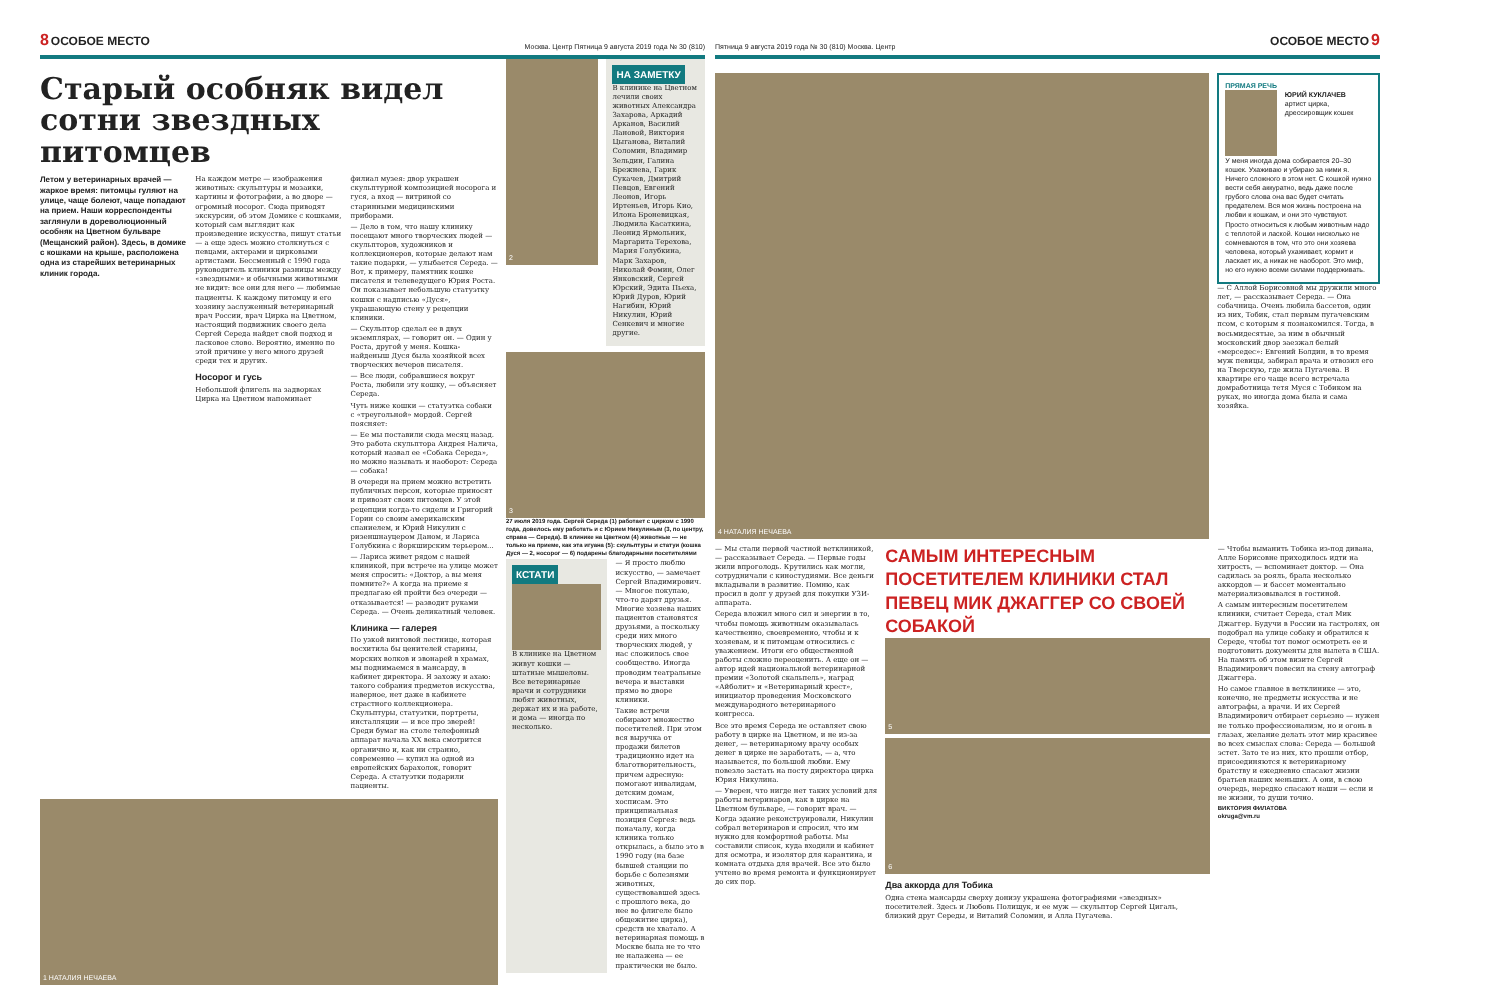8 ОСОБОЕ МЕСТО Москва. Центр Пятница 9 августа 2019 года № 30 (810)
Старый особняк видел сотни звездных питомцев
Летом у ветеринарных врачей — жаркое время: питомцы гуляют на улице, чаще болеют, чаще попадают на прием. Наши корреспонденты заглянули в дореволюционный особняк на Цветном бульваре (Мещанский район). Здесь, в домике с кошками на крыше, расположена одна из старейших ветеринарных клиник города.
На каждом метре — изображения животных: скульптуры и мозаики, картины и фотографии, а во дворе — огромный носорог. Сюда приводят экскурсии, об этом Домике с кошками, который сам выглядит как произведение искусства, пишут статьи — а еще здесь можно столкнуться с певцами, актерами и цирковыми артистами. Бессменный с 1990 года руководитель клиники разницы между «звездными» и обычными животными не видит: все они для него — любимые пациенты. К каждому питомцу и его хозяину заслуженный ветеринарный врач России, врач Цирка на Цветном, настоящий подвижник своего дела Сергей Середа найдет свой подход и ласковое слово. Вероятно, именно по этой причине у него много друзей среди тех и других.
Носорог и гусь
Небольшой флигель на задворках Цирка на Цветном напоминает
филиал музея: двор украшен скульптурной композицией носорога и гуся, а вход — витриной со старинными медицинскими приборами.
— Дело в том, что нашу клинику посещают много творческих людей — скульпторов, художников и коллекционеров, которые делают нам такие подарки, — улыбается Середа. — Вот, к примеру, памятник кошке писателя и телеведущего Юрия Роста. Он показывает небольшую статуэтку кошки с надписью «Дуся», украшающую стену у рецепции клиники.
— Скульптор сделал ее в двух экземплярах, — говорит он. — Один у Роста, другой у меня. Кошка-найденыш Дуся была хозяйкой всех творческих вечеров писателя.
— Все люди, собравшиеся вокруг Роста, любили эту кошку, — объясняет Середа.
Чуть ниже кошки — статуэтка собаки с «треугольной» мордой. Сергей поясняет:
— Ее мы поставили сюда месяц назад. Это работа скульптора Андрея Налича, который назвал ее «Собака Середа», но можно называть и наоборот: Середа — собака!
В очереди на прием можно встретить публичных персон, которые приносят и привозят своих питомцев. У этой рецепции когда-то сидели и Григорий Горин со своим американским спаниелем, и Юрий Никулин с ризеншнауцером Даном, и Лариса Голубкина с йоркширским терьером...
— Лариса живет рядом с нашей клиникой, при встрече на улице может меня спросить: «Доктор, а вы меня помните?» А когда на приеме я предлагаю ей пройти без очереди — отказывается! — разводит руками Середа. — Очень деликатный человек.
Клиника — галерея
По узкой винтовой лестнице, которая восхитила бы ценителей старины, морских волков и звонарей в храмах, мы поднимаемся в мансарду, в кабинет директора. Я захожу и ахаю: такого собрания предметов искусства, наверное, нет даже в кабинете страстного коллекционера. Скульптуры, статуэтки, портреты, инсталляции — и все про зверей! Среди бумаг на столе телефонный аппарат начала XX века смотрится органично и, как ни странно, современно — купил на одной из европейских барахолок, говорит Середа. А статуэтки подарили пациенты.
1 НАТАЛИЯ НЕЧАЕВА
2
НА ЗАМЕТКУ
В клинике на Цветном лечили своих животных Александра Захарова, Аркадий Арканов, Василий Лановой, Виктория Цыганова, Виталий Соломин, Владимир Зельдин, Галина Брежнева, Гарик Сукачев, Дмитрий Певцов, Евгений Леонов, Игорь Иртеньев, Игорь Кио, Илона Броневицкая, Людмила Касаткина, Леонид Ярмольник, Маргарита Терехова, Мария Голубкина, Марк Захаров, Николай Фомин, Олег Янковский, Сергей Юрский, Эдита Пьеха, Юрий Дуров, Юрий Нагибин, Юрий Никулин, Юрий Сенкевич и многие другие.
3
27 июля 2019 года. Сергей Середа (1) работает с цирком с 1990 года, довелось ему работать и с Юрием Никулиным (3, по центру, справа — Середа). В клинике на Цветном (4) животные — не только на приеме, как эта игуана (5): скульптуры и статуи (кошка Дуся — 2, носорог — 6) подарены благодарными посетителями
КСТАТИ
В клинике на Цветном живут кошки — штатные мышеловы. Все ветеринарные врачи и сотрудники любят животных, держат их и на работе, и дома — иногда по несколько.
— Я просто люблю искусство, — замечает Сергей Владимирович. — Многое покупаю, что-то дарят друзья. Многие хозяева наших пациентов становятся друзьями, а поскольку среди них много творческих людей, у нас сложилось свое сообщество. Иногда проводим театральные вечера и выставки прямо во дворе клиники.
Такие встречи собирают множество посетителей. При этом вся выручка от продажи билетов традиционно идет на благотворительность, причем адресную: помогают инвалидам, детским домам, хосписам. Это принципиальная позиция Сергея: ведь поначалу, когда клиника только открылась, а было это в 1990 году (на базе бывшей станции по борьбе с болезнями животных, существовавшей здесь с прошлого века, до нее во флигеле было общежитие цирка), средств не хватало. А ветеринарная помощь в Москве была не то что не налажена — ее практически не было.
Пятница 9 августа 2019 года № 30 (810) Москва. Центр ОСОБОЕ МЕСТО 9
4 НАТАЛИЯ НЕЧАЕВА
ПРЯМАЯ РЕЧЬ
ЮРИЙ КУКЛАЧЕВ
артист цирка, дрессировщик кошек
У меня иногда дома собирается 20–30 кошек. Ухаживаю и убираю за ними я. Ничего сложного в этом нет. С кошкой нужно вести себя аккуратно, ведь даже после грубого слова она вас будет считать предателем. Вся моя жизнь построена на любви к кошкам, и они это чувствуют. Просто относиться к любым животным надо с теплотой и лаской. Кошки нисколько не сомневаются в том, что это они хозяева человека, который ухаживает, кормит и ласкает их, а никак не наоборот. Это миф, но его нужно всеми силами поддерживать.
— С Аллой Борисовной мы дружили много лет, — рассказывает Середа. — Она собачница. Очень любила бассетов, один из них, Тобик, стал первым пугачевским псом, с которым я познакомился. Тогда, в восьмидесятые, за ним в обычный московский двор заезжал белый «мерседес»: Евгений Болдин, в то время муж певицы, забирал врача и отвозил его на Тверскую, где жила Пугачева. В квартире его чаще всего встречала домработница тетя Муся с Тобиком на руках, но иногда дома была и сама хозяйка.
— Мы стали первой частной ветклиникой, — рассказывает Середа. — Первые годы жили впроголодь. Крутились как могли, сотрудничали с киностудиями. Все деньги вкладывали в развитие. Помню, как просил в долг у друзей для покупки УЗИ-аппарата.
Середа вложил много сил и энергии в то, чтобы помощь животным оказывалась качественно, своевременно, чтобы и к хозяевам, и к питомцам относились с уважением. Итоги его общественной работы сложно переоценить. А еще он — автор идей национальной ветеринарной премии «Золотой скальпель», наград «Айболит» и «Ветеринарный крест», инициатор проведения Московского международного ветеринарного конгресса.
Все это время Середа не оставляет свою работу в цирке на Цветном, и не из-за денег, — ветеринарному врачу особых денег в цирке не заработать, — а, что называется, по большой любви. Ему повезло застать на посту директора цирка Юрия Никулина.
— Уверен, что нигде нет таких условий для работы ветеринаров, как в цирке на Цветном бульваре, — говорит врач. — Когда здание реконструировали, Никулин собрал ветеринаров и спросил, что им нужно для комфортной работы. Мы составили список, куда входили и кабинет для осмотра, и изолятор для карантина, и комната отдыха для врачей. Все это было учтено во время ремонта и функционирует до сих пор.
САМЫМ ИНТЕРЕСНЫМ ПОСЕТИТЕЛЕМ КЛИНИКИ СТАЛ ПЕВЕЦ МИК ДЖАГГЕР СО СВОЕЙ СОБАКОЙ
5
6
Два аккорда для Тобика
Одна стена мансарды сверху донизу украшена фотографиями «звездных» посетителей. Здесь и Любовь Полищук, и ее муж — скульптор Сергей Цигаль, близкий друг Середы, и Виталий Соломин, и Алла Пугачева.
— Чтобы выманить Тобика из-под дивана, Алле Борисовне приходилось идти на хитрость, — вспоминает доктор. — Она садилась за рояль, брала несколько аккордов — и бассет моментально материализовывался в гостиной.
А самым интересным посетителем клиники, считает Середа, стал Мик Джаггер. Будучи в России на гастролях, он подобрал на улице собаку и обратился к Середе, чтобы тот помог осмотреть ее и подготовить документы для вылета в США. На память об этом визите Сергей Владимирович повесил на стену автограф Джаггера.
Но самое главное в ветклинике — это, конечно, не предметы искусства и не автографы, а врачи. И их Сергей Владимирович отбирает серьезно — нужен не только профессионализм, но и огонь в глазах, желание делать этот мир красивее во всех смыслах слова: Середа — большой эстет. Зато те из них, кто прошли отбор, присоединяются к ветеринарному братству и ежедневно спасают жизни братьев наших меньших. А они, в свою очередь, нередко спасают наши — если и не жизни, то души точно.
ВИКТОРИЯ ФИЛАТОВА
okruga@vm.ru